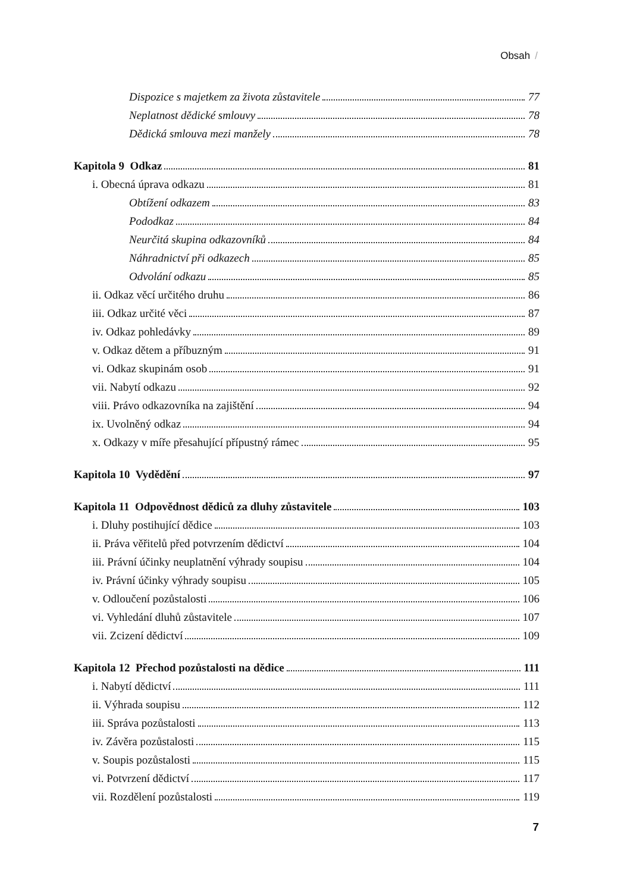Obsah /
Dispozice s majetkem za života zůstavitele 77
Neplatnost dědické smlouvy 78
Dědická smlouva mezi manžely 78
Kapitola 9 Odkaz 81
i. Obecná úprava odkazu 81
Obtížení odkazem 83
Pododkaz 84
Neurčitá skupina odkazovníků 84
Náhradnictví při odkazech 85
Odvolání odkazu 85
ii. Odkaz věcí určitého druhu 86
iii. Odkaz určité věci 87
iv. Odkaz pohledávky 89
v. Odkaz dětem a příbuzným 91
vi. Odkaz skupinám osob 91
vii. Nabytí odkazu 92
viii. Právo odkazovníka na zajištění 94
ix. Uvolněný odkaz 94
x. Odkazy v míře přesahující přípustný rámec 95
Kapitola 10 Vydědění 97
Kapitola 11 Odpovědnost dědiců za dluhy zůstavitele 103
i. Dluhy postihující dědice 103
ii. Práva věřitelů před potvrzením dědictví 104
iii. Právní účinky neuplatnění výhrady soupisu 104
iv. Právní účinky výhrady soupisu 105
v. Odloučení pozůstalosti 106
vi. Vyhledání dluhů zůstavitele 107
vii. Zcizení dědictví 109
Kapitola 12 Přechod pozůstalosti na dědice 111
i. Nabytí dědictví 111
ii. Výhrada soupisu 112
iii. Správa pozůstalosti 113
iv. Závěra pozůstalosti 115
v. Soupis pozůstalosti 115
vi. Potvrzení dědictví 117
vii. Rozdělení pozůstalosti 119
7